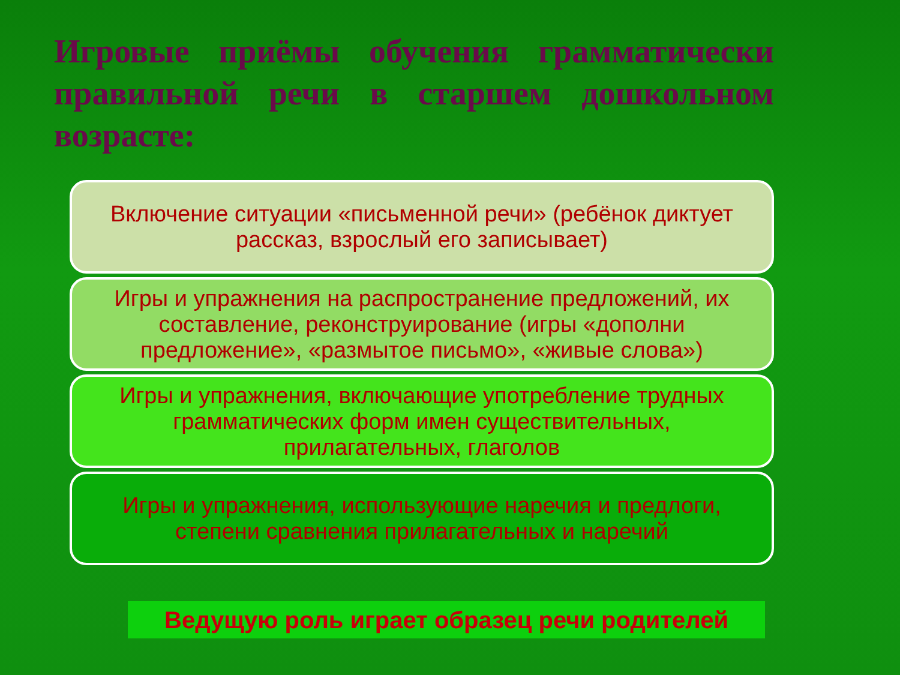Игровые приёмы обучения грамматически правильной речи в старшем дошкольном возрасте:
Включение ситуации «письменной речи» (ребёнок диктует рассказ, взрослый его записывает)
Игры и упражнения на распространение предложений, их составление, реконструирование (игры «дополни предложение», «размытое письмо», «живые слова»)
Игры и упражнения, включающие употребление трудных грамматических форм имен существительных, прилагательных, глаголов
Игры и упражнения, использующие наречия и предлоги, степени сравнения прилагательных и наречий
Ведущую роль играет образец речи родителей